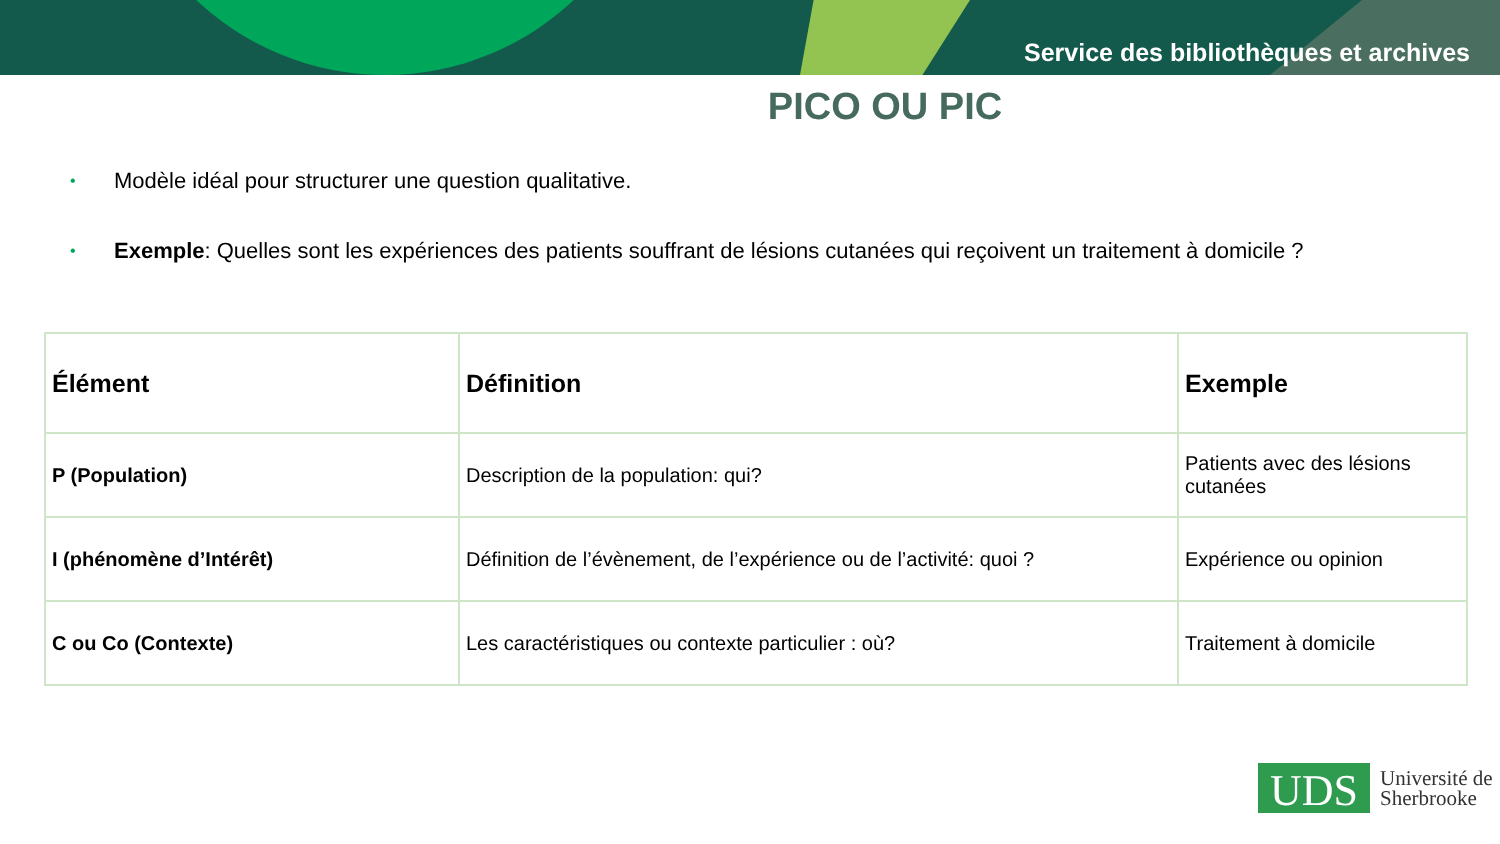Service des bibliothèques et archives
PICO OU PIC
• Modèle idéal pour structurer une question qualitative.
• Exemple: Quelles sont les expériences des patients souffrant de lésions cutanées qui reçoivent un traitement à domicile ?
| Élément | Définition | Exemple |
| --- | --- | --- |
| P (Population) | Description de la population: qui? | Patients avec des lésions cutanées |
| I (phénomène d’Intérêt) | Définition de l’évènement, de l’expérience ou de l’activité: quoi ? | Expérience ou opinion |
| C ou Co (Contexte) | Les caractéristiques ou contexte particulier : où? | Traitement à domicile |
UDS
Université de
Sherbrooke